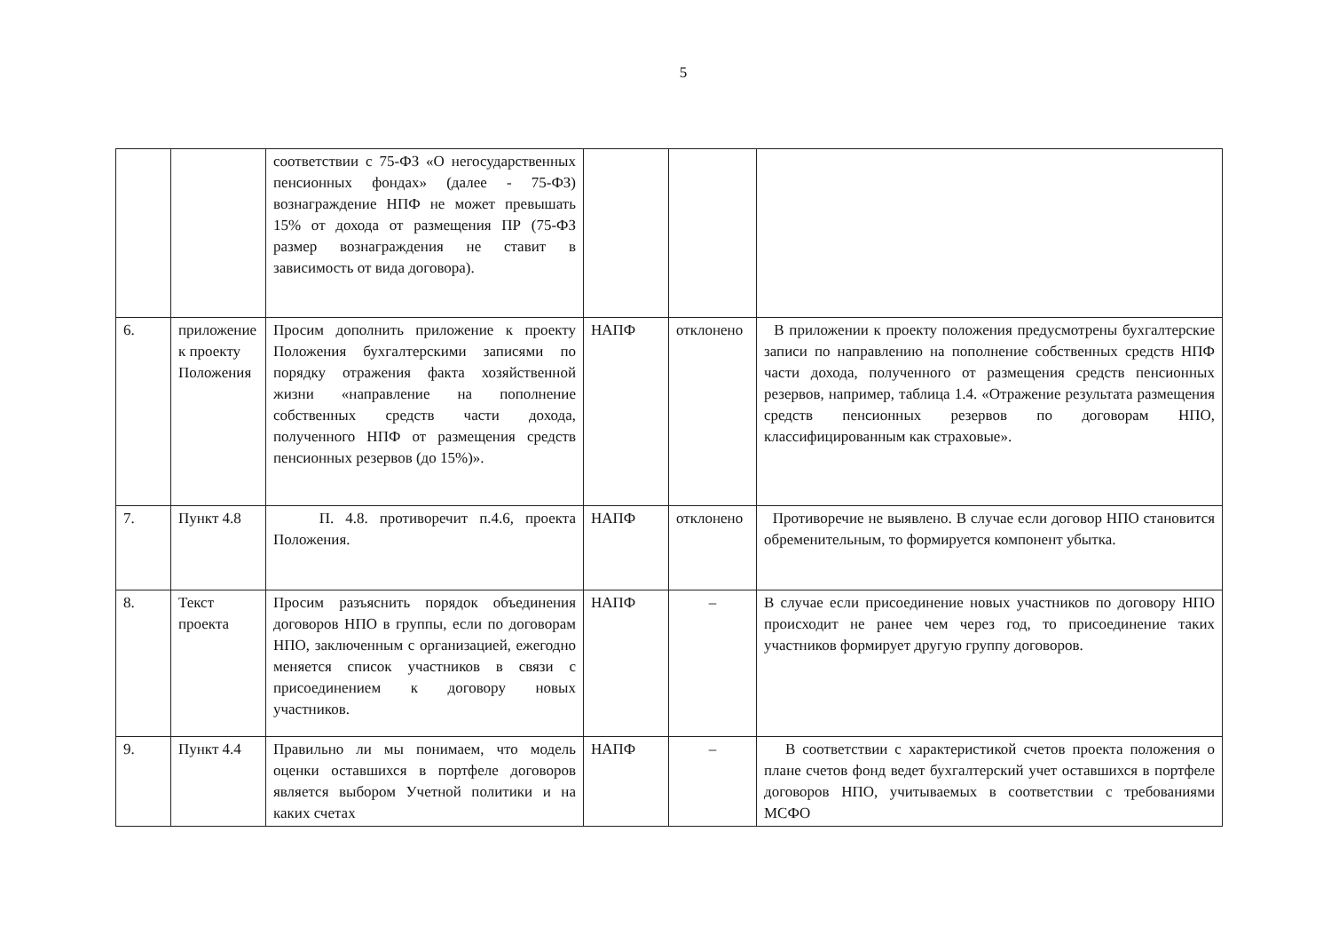5
| | | соответствии с 75-ФЗ «О негосударственных пенсионных фондах» (далее - 75-ФЗ) вознаграждение НПФ не может превышать 15% от дохода от размещения ПР (75-ФЗ размер вознаграждения не ставит в зависимость от вида договора). | | | |
| 6. | приложение к проекту Положения | Просим дополнить приложение к проекту Положения бухгалтерскими записями по порядку отражения факта хозяйственной жизни «направление на пополнение собственных средств части дохода, полученного НПФ от размещения средств пенсионных резервов (до 15%)». | НАПФ | отклонено | В приложении к проекту положения предусмотрены бухгалтерские записи по направлению на пополнение собственных средств НПФ части дохода, полученного от размещения средств пенсионных резервов, например, таблица 1.4. «Отражение результата размещения средств пенсионных резервов по договорам НПО, классифицированным как страховые». |
| 7. | Пункт 4.8 | П. 4.8. противоречит п.4.6, проекта Положения. | НАПФ | отклонено | Противоречие не выявлено. В случае если договор НПО становится обременительным, то формируется компонент убытка. |
| 8. | Текст проекта | Просим разъяснить порядок объединения договоров НПО в группы, если по договорам НПО, заключенным с организацией, ежегодно меняется список участников в связи с присоединением к договору новых участников. | НАПФ | – | В случае если присоединение новых участников по договору НПО происходит не ранее чем через год, то присоединение таких участников формирует другую группу договоров. |
| 9. | Пункт 4.4 | Правильно ли мы понимаем, что модель оценки оставшихся в портфеле договоров является выбором Учетной политики и на каких счетах | НАПФ | – | В соответствии с характеристикой счетов проекта положения о плане счетов фонд ведет бухгалтерский учет оставшихся в портфеле договоров НПО, учитываемых в соответствии с требованиями МСФО |